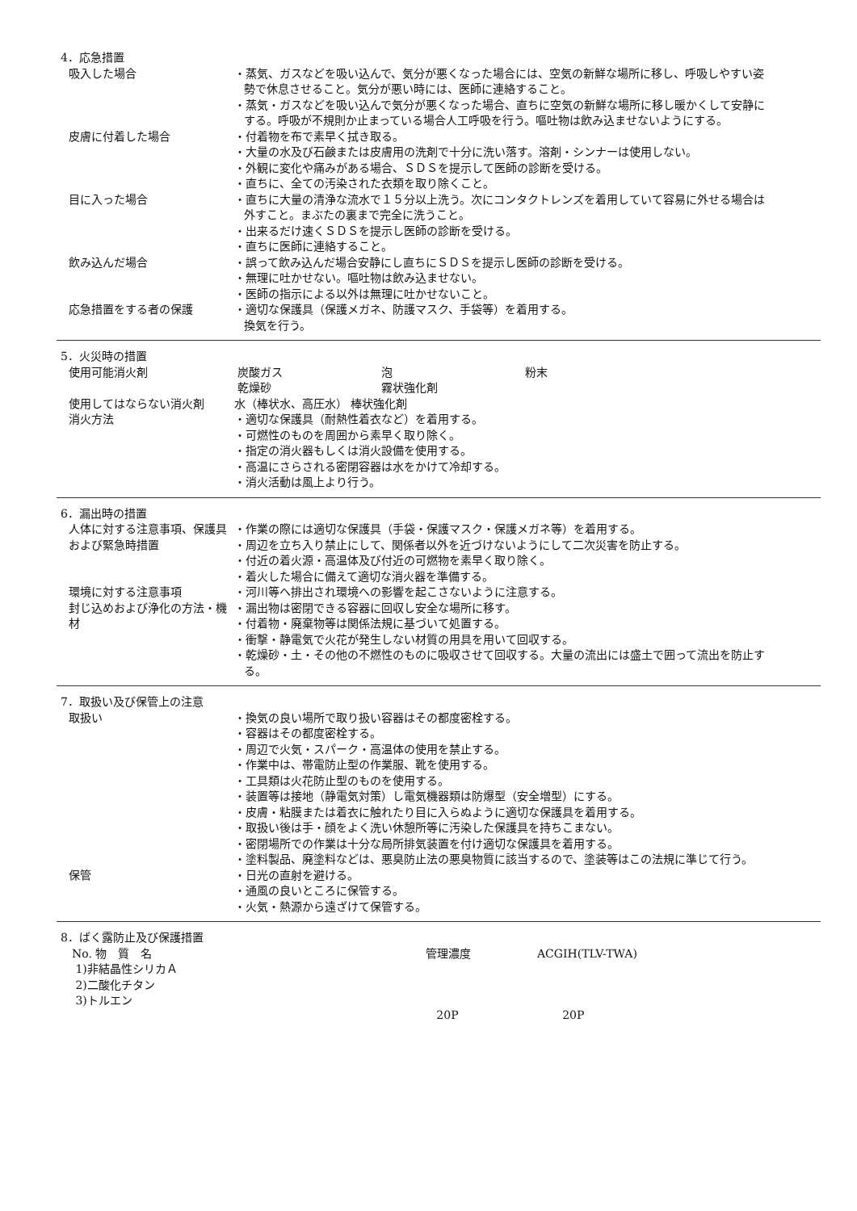4．応急措置
吸入した場合 ・蒸気、ガスなどを吸い込んで、気分が悪くなった場合には、空気の新鮮な場所に移し、呼吸しやすい姿勢で休息させること。気分が悪い時には、医師に連絡すること。
・蒸気・ガスなどを吸い込んで気分が悪くなった場合、直ちに空気の新鮮な場所に移し暖かくして安静にする。呼吸が不規則か止まっている場合人工呼吸を行う。嘔吐物は飲み込ませないようにする。
皮膚に付着した場合 ・付着物を布で素早く拭き取る。
・大量の水及び石鹸または皮膚用の洗剤で十分に洗い落す。溶剤・シンナーは使用しない。
・外観に変化や痛みがある場合、ＳＤＳを提示して医師の診断を受ける。
・直ちに、全ての汚染された衣類を取り除くこと。
目に入った場合 ・直ちに大量の清浄な流水で１５分以上洗う。次にコンタクトレンズを着用していて容易に外せる場合は外すこと。まぶたの裏まで完全に洗うこと。
・出来るだけ速くＳＤＳを提示し医師の診断を受ける。
・直ちに医師に連絡すること。
飲み込んだ場合 ・誤って飲み込んだ場合安静にし直ちにＳＤＳを提示し医師の診断を受ける。
・無理に吐かせない。嘔吐物は飲み込ませない。
・医師の指示による以外は無理に吐かせないこと。
応急措置をする者の保護 ・適切な保護具（保護メガネ、防護マスク、手袋等）を着用する。
換気を行う。
5．火災時の措置
使用可能消火剤
| 炭酸ガス | 泡 | 粉末 |
| 乾燥砂 | 霧状強化剤 | |
使用してはならない消火剤 水（棒状水、高圧水） 棒状強化剤
消火方法 ・適切な保護具（耐熱性着衣など）を着用する。
・可燃性のものを周囲から素早く取り除く。
・指定の消火器もしくは消火設備を使用する。
・高温にさらされる密閉容器は水をかけて冷却する。
・消火活動は風上より行う。
6．漏出時の措置
人体に対する注意事項、保護具および緊急時措置
・作業の際には適切な保護具（手袋・保護マスク・保護メガネ等）を着用する。
・周辺を立ち入り禁止にして、関係者以外を近づけないようにして二次災害を防止する。
・付近の着火源・高温体及び付近の可燃物を素早く取り除く。
・着火した場合に備えて適切な消火器を準備する。
環境に対する注意事項 ・河川等へ排出され環境への影響を起こさないように注意する。
封じ込めおよび浄化の方法・機材
・漏出物は密閉できる容器に回収し安全な場所に移す。
・付着物・廃棄物等は関係法規に基づいて処置する。
・衝撃・静電気で火花が発生しない材質の用具を用いて回収する。
・乾燥砂・土・その他の不燃性のものに吸収させて回収する。大量の流出には盛土で囲って流出を防止する。
7．取扱い及び保管上の注意
取扱い ・換気の良い場所で取り扱い容器はその都度密栓する。
・容器はその都度密栓する。
・周辺で火気・スパーク・高温体の使用を禁止する。
・作業中は、帯電防止型の作業服、靴を使用する。
・工具類は火花防止型のものを使用する。
・装置等は接地（静電気対策）し電気機器類は防爆型（安全増型）にする。
・皮膚・粘膜または着衣に触れたり目に入らぬように適切な保護具を着用する。
・取扱い後は手・顔をよく洗い休憩所等に汚染した保護具を持ちこまない。
・密閉場所での作業は十分な局所排気装置を付け適切な保護具を着用する。
・塗料製品、廃塗料などは、悪臭防止法の悪臭物質に該当するので、塗装等はこの法規に準じて行う。
保管 ・日光の直射を避ける。
・通風の良いところに保管する。
・火気・熱源から遠ざけて保管する。
8．ばく露防止及び保護措置
| No. 物 質 名 | 管理濃度 | ACGIH(TLV-TWA) |
| 1)非結晶性シリカＡ | | |
| 2)二酸化チタン | | |
| 3)トルエン | 20P | 20P |